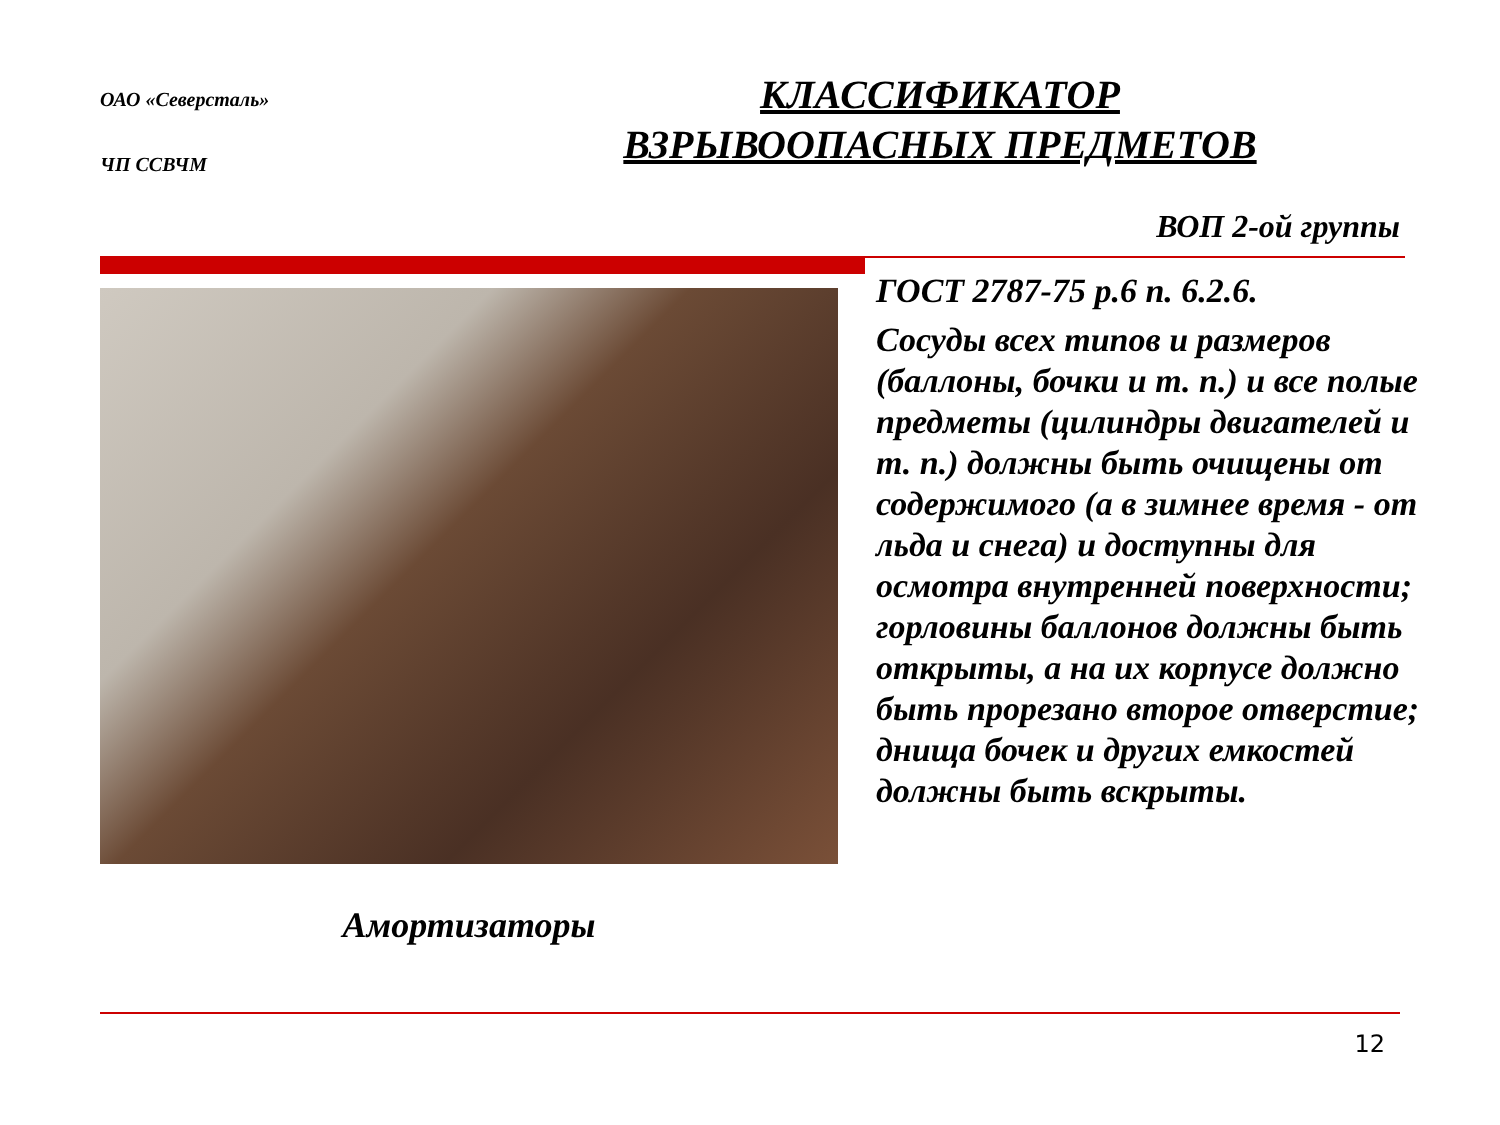ОАО «Северсталь»
ЧП ССВЧМ
КЛАССИФИКАТОР
ВЗРЫВООПАСНЫХ ПРЕДМЕТОВ
ВОП 2-ой группы
Амортизаторы
ГОСТ 2787-75 р.6 п. 6.2.6.
Сосуды всех типов и размеров (баллоны, бочки и т. п.) и все полые предметы (цилиндры двигателей и т. п.) должны быть очищены от содержимого (а в зимнее время - от льда и снега) и доступны для осмотра внутренней поверхности; горловины баллонов должны быть открыты, а на их корпусе должно быть прорезано второе отверстие; днища бочек и других емкостей должны быть вскрыты.
12